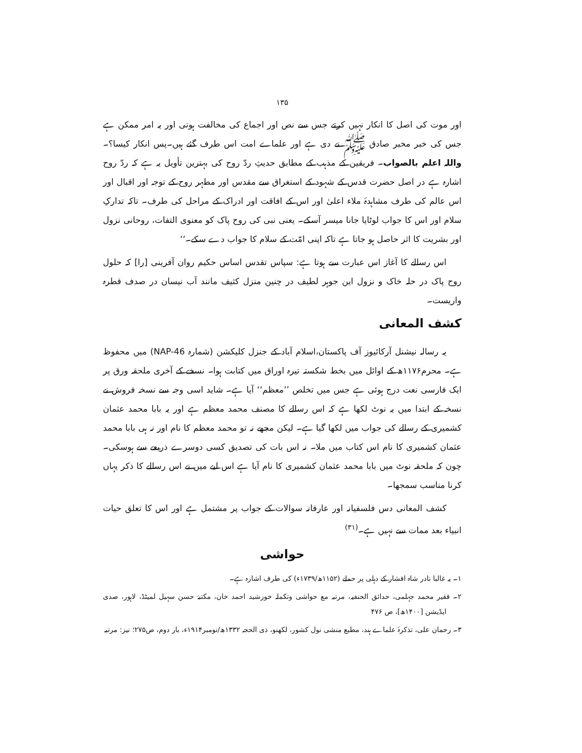۱۳۵
اور موت کی اصل کا انکار نہیں کرتے جس سے نص اور اجماع کی مخالفت ہوتی اور یہ امر ممکن ہے جس کی خبر مخبر صادق ﷺ نے دی ہے اور علماے امت اس طرف گئے ہیں۔پس انکار کیسا؟۔ واللہ اعلم بالصواب۔ فریقین کے مذہب کے مطابق حدیثِ ردّ روح کی بہترین تأویل یہ ہے کہ ردّ روح اشارہ ہے در اصل حضرت قدس کے شہود کے استغراق سے مقدس اور مطہر روح کے توجہ اور اقبال اور اس عالم کی طرف مشاہدۂ ملاء اعلیٰ اور اس کے افاقت اور ادراک کے مراحل کی طرف۔ تاکہ تدارکِ سلام اور اس کا جواب لوٹایا جانا میسر آسکے۔ یعنی نبی کی روح پاک کو معنوی التفات، روحانی نزول اور بشریت کا اثر حاصل ہو جاتا ہے تاکہ اپنی امّت کے سلام کا جواب دے سکے۔‘‘
اس رسالے کا آغاز اس عبارت سے ہوتا ہے: سپاس تقدس اساس حکیم روان آفرینی [را] کہ حلول روح پاک در حلہ خاک و نزول این جوہر لطیف در چنین منزل کثیف مانند آب نیسان در صدف قطرہ واریست۔
کشف المعانی
یہ رسالہ نیشنل آرکائیوز آف پاکستان،اسلام آباد کے جنزل کلیکشن (شمارہ NAP-46) میں محفوظ ہے۔ محرم۱۱۷۶ھ کے اوائل میں بخط شکستہ تیرہ اوراق میں کتابت ہوا۔ نسخے کے آخری ملحقہ ورق پر ایک فارسی نعت درج ہوئی ہے جس میں تخلص ’’معظم‘‘ آیا ہے۔ شاید اسی وجہ سے نسخہ فروش نے نسخہ کے ابتدا میں یہ نوٹ لکھا ہے کہ اس رسالے کا مصنف محمد معظم ہے اور یہ بابا محمد عثمان کشمیری کے رسالے کی جواب میں لکھا گیا ہے۔ لیکن مجھے نہ تو محمد معظم کا نام اور نہ ہی بابا محمد عثمان کشمیری کا نام اس کتاب میں ملا۔ نہ اس بات کی تصدیق کسی دوسرے ذریعے سے ہوسکی۔ چون کہ ملحقہ نوٹ میں بابا محمد عثمان کشمیری کا نام آیا ہے اس لیے میں نے اس رسالے کا ذکر یہاں کرنا مناسب سمجھا۔
کشف المعانی دس فلسفیانہ اور عارفانہ سوالات کے جواب پر مشتمل ہے اور اس کا تعلق حیات انبیاء بعد ممات سے نہیں ہے۔<sup>(۳۱)</sup>
حواشی
۱۔ یہ غالبا نادر شاہ افشار کے دہلی پر حملے (۱۱۵۲ھ/۱۷۳۹ء) کی طرف اشارہ ہے۔
۲۔ فقیر محمد جہلمی، حدائق الحنفیہ، مرتبہ مع حواشی وتکملہ خورشید احمد خان، مکتبۂ حسن سہیل لمیٹڈ، لاہور، صدی ایڈیشن [۱۴۰۰ھ]، ص ۴۷۶
۳۔ رحمان علی، تذکرۂ علماے ہند، مطبع منشی نول کشور، لکھنو، ذی الحجہ ۱۳۳۲ھ/نومبر۱۹۱۴ء، بار دوم، ص۲۷۵؛ نیز: مرتبہ